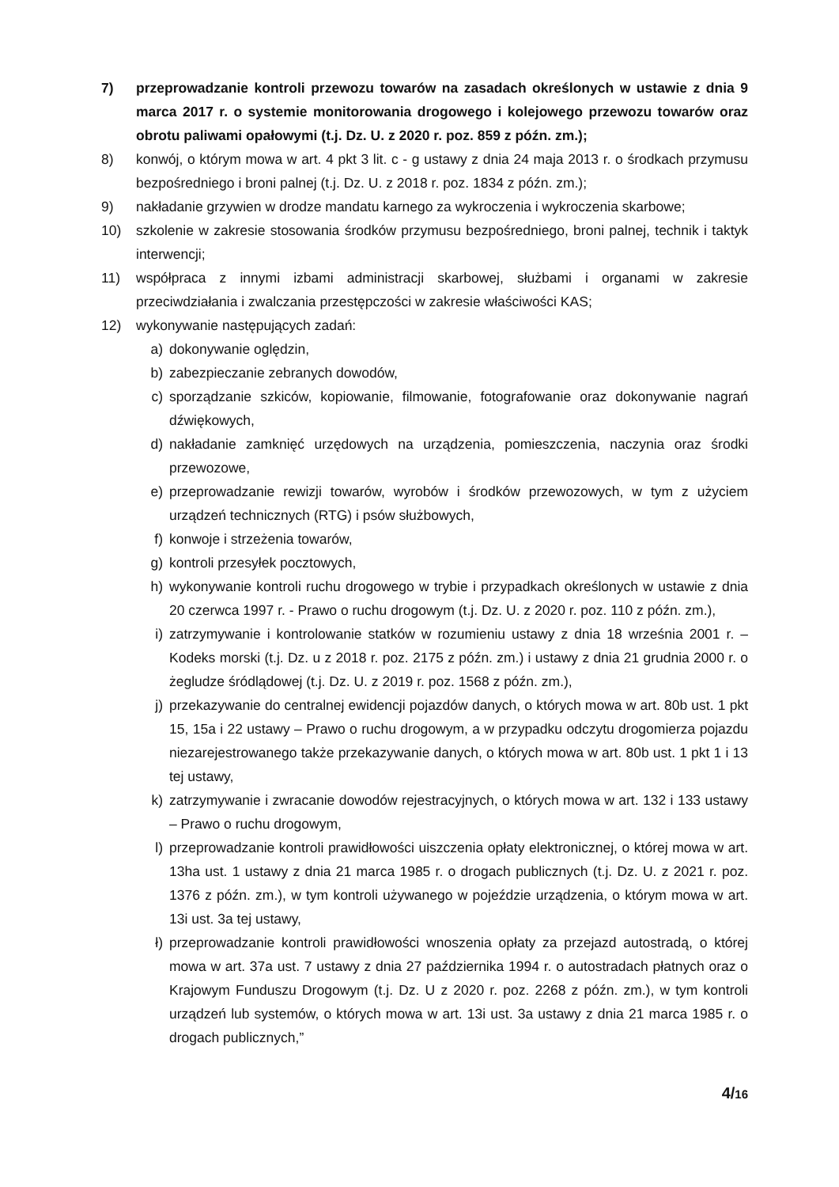7) przeprowadzanie kontroli przewozu towarów na zasadach określonych w ustawie z dnia 9 marca 2017 r. o systemie monitorowania drogowego i kolejowego przewozu towarów oraz obrotu paliwami opałowymi (t.j. Dz. U. z 2020 r. poz. 859 z późn. zm.);
8) konwój, o którym mowa w art. 4 pkt 3 lit. c - g ustawy z dnia 24 maja 2013 r. o środkach przymusu bezpośredniego i broni palnej (t.j. Dz. U. z 2018 r. poz. 1834 z późn. zm.);
9) nakładanie grzywien w drodze mandatu karnego za wykroczenia i wykroczenia skarbowe;
10) szkolenie w zakresie stosowania środków przymusu bezpośredniego, broni palnej, technik i taktyk interwencji;
11) współpraca z innymi izbami administracji skarbowej, służbami i organami w zakresie przeciwdziałania i zwalczania przestępczości w zakresie właściwości KAS;
12) wykonywanie następujących zadań:
a) dokonywanie oględzin,
b) zabezpieczanie zebranych dowodów,
c) sporządzanie szkiców, kopiowanie, filmowanie, fotografowanie oraz dokonywanie nagrań dźwiękowych,
d) nakładanie zamknięć urzędowych na urządzenia, pomieszczenia, naczynia oraz środki przewozowe,
e) przeprowadzanie rewizji towarów, wyrobów i środków przewozowych, w tym z użyciem urządzeń technicznych (RTG) i psów służbowych,
f) konwoje i strzeżenia towarów,
g) kontroli przesyłek pocztowych,
h) wykonywanie kontroli ruchu drogowego w trybie i przypadkach określonych w ustawie z dnia 20 czerwca 1997 r. - Prawo o ruchu drogowym (t.j. Dz. U. z 2020 r. poz. 110 z późn. zm.),
i) zatrzymywanie i kontrolowanie statków w rozumieniu ustawy z dnia 18 września 2001 r. – Kodeks morski (t.j. Dz. u z 2018 r. poz. 2175 z późn. zm.) i ustawy z dnia 21 grudnia 2000 r. o żegludze śródlądowej (t.j. Dz. U. z 2019 r. poz. 1568 z późn. zm.),
j) przekazywanie do centralnej ewidencji pojazdów danych, o których mowa w art. 80b ust. 1 pkt 15, 15a i 22 ustawy – Prawo o ruchu drogowym, a w przypadku odczytu drogomierza pojazdu niezarejestrowanego także przekazywanie danych, o których mowa w art. 80b ust. 1 pkt 1 i 13 tej ustawy,
k) zatrzymywanie i zwracanie dowodów rejestracyjnych, o których mowa w art. 132 i 133 ustawy – Prawo o ruchu drogowym,
l) przeprowadzanie kontroli prawidłowości uiszczenia opłaty elektronicznej, o której mowa w art. 13ha ust. 1 ustawy z dnia 21 marca 1985 r. o drogach publicznych (t.j. Dz. U. z 2021 r. poz. 1376 z późn. zm.), w tym kontroli używanego w pojeździe urządzenia, o którym mowa w art. 13i ust. 3a tej ustawy,
ł) przeprowadzanie kontroli prawidłowości wnoszenia opłaty za przejazd autostradą, o której mowa w art. 37a ust. 7 ustawy z dnia 27 października 1994 r. o autostradach płatnych oraz o Krajowym Funduszu Drogowym (t.j. Dz. U z 2020 r. poz. 2268 z późn. zm.), w tym kontroli urządzeń lub systemów, o których mowa w art. 13i ust. 3a ustawy z dnia 21 marca 1985 r. o drogach publicznych,”
4/16